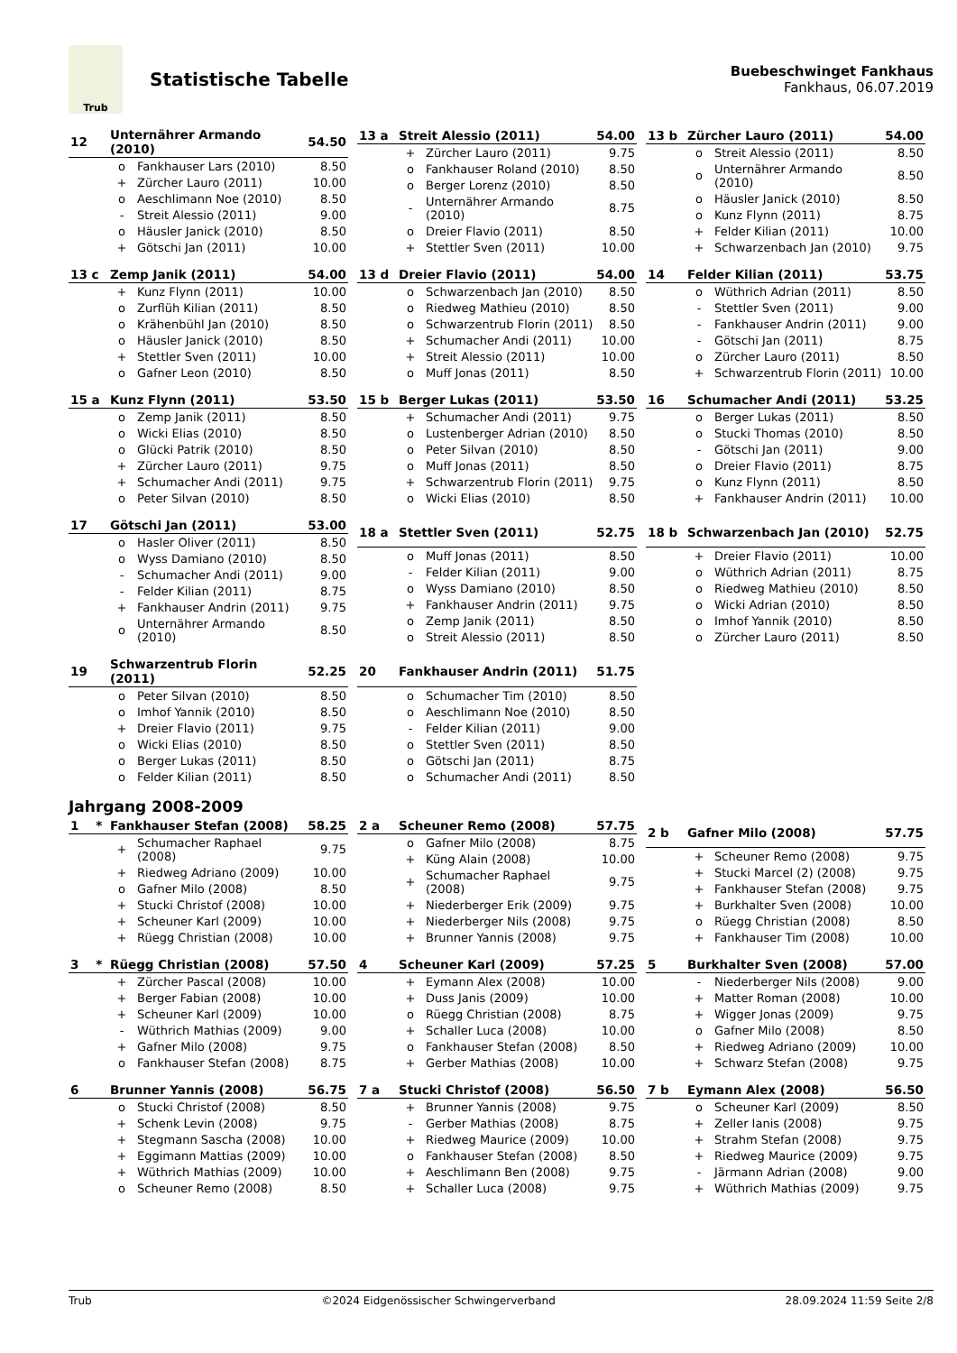Trub
Statistische Tabelle
Buebeschwinget Fankhaus
Fankhaus, 06.07.2019
| 12 | Unternährer Armando (2010) | | 54.50 |
| --- | --- | --- | --- |
| | o | Fankhauser Lars (2010) | 8.50 |
| | + | Zürcher Lauro (2011) | 10.00 |
| | o | Aeschlimann Noe (2010) | 8.50 |
| | - | Streit Alessio (2011) | 9.00 |
| | o | Häusler Janick (2010) | 8.50 |
| | + | Götschi Jan (2011) | 10.00 |
| 13 a | Streit Alessio (2011) | | 54.00 |
| --- | --- | --- | --- |
| | + | Zürcher Lauro (2011) | 9.75 |
| | o | Fankhauser Roland (2010) | 8.50 |
| | o | Berger Lorenz (2010) | 8.50 |
| | - | Unternährer Armando (2010) | 8.75 |
| | o | Dreier Flavio (2011) | 8.50 |
| | + | Stettler Sven (2011) | 10.00 |
| 13 b | Zürcher Lauro (2011) | | 54.00 |
| --- | --- | --- | --- |
| | o | Streit Alessio (2011) | 8.50 |
| | o | Unternährer Armando (2010) | 8.50 |
| | o | Häusler Janick (2010) | 8.50 |
| | o | Kunz Flynn (2011) | 8.75 |
| | + | Felder Kilian (2011) | 10.00 |
| | + | Schwarzenbach Jan (2010) | 9.75 |
| 13 c | Zemp Janik (2011) | | 54.00 |
| --- | --- | --- | --- |
| | + | Kunz Flynn (2011) | 10.00 |
| | o | Zurflüh Kilian (2011) | 8.50 |
| | o | Krähenbühl Jan (2010) | 8.50 |
| | o | Häusler Janick (2010) | 8.50 |
| | + | Stettler Sven (2011) | 10.00 |
| | o | Gafner Leon (2010) | 8.50 |
| 13 d | Dreier Flavio (2011) | | 54.00 |
| --- | --- | --- | --- |
| | o | Schwarzenbach Jan (2010) | 8.50 |
| | o | Riedweg Mathieu (2010) | 8.50 |
| | o | Schwarzentrub Florin (2011) | 8.50 |
| | + | Schumacher Andi (2011) | 10.00 |
| | + | Streit Alessio (2011) | 10.00 |
| | o | Muff Jonas (2011) | 8.50 |
| 14 | Felder Kilian (2011) | | 53.75 |
| --- | --- | --- | --- |
| | o | Wüthrich Adrian (2011) | 8.50 |
| | - | Stettler Sven (2011) | 9.00 |
| | - | Fankhauser Andrin (2011) | 9.00 |
| | - | Götschi Jan (2011) | 8.75 |
| | o | Zürcher Lauro (2011) | 8.50 |
| | + | Schwarzentrub Florin (2011) | 10.00 |
| 15 a | Kunz Flynn (2011) | | 53.50 |
| --- | --- | --- | --- |
| | o | Zemp Janik (2011) | 8.50 |
| | o | Wicki Elias (2010) | 8.50 |
| | o | Glücki Patrik (2010) | 8.50 |
| | + | Zürcher Lauro (2011) | 9.75 |
| | + | Schumacher Andi (2011) | 9.75 |
| | o | Peter Silvan (2010) | 8.50 |
| 15 b | Berger Lukas (2011) | | 53.50 |
| --- | --- | --- | --- |
| | + | Schumacher Andi (2011) | 9.75 |
| | o | Lustenberger Adrian (2010) | 8.50 |
| | o | Peter Silvan (2010) | 8.50 |
| | o | Muff Jonas (2011) | 8.50 |
| | + | Schwarzentrub Florin (2011) | 9.75 |
| | o | Wicki Elias (2010) | 8.50 |
| 16 | Schumacher Andi (2011) | | 53.25 |
| --- | --- | --- | --- |
| | o | Berger Lukas (2011) | 8.50 |
| | o | Stucki Thomas (2010) | 8.50 |
| | - | Götschi Jan (2011) | 9.00 |
| | o | Dreier Flavio (2011) | 8.75 |
| | o | Kunz Flynn (2011) | 8.50 |
| | + | Fankhauser Andrin (2011) | 10.00 |
| 17 | Götschi Jan (2011) | | 53.00 |
| --- | --- | --- | --- |
| | o | Hasler Oliver (2011) | 8.50 |
| | o | Wyss Damiano (2010) | 8.50 |
| | - | Schumacher Andi (2011) | 9.00 |
| | - | Felder Kilian (2011) | 8.75 |
| | + | Fankhauser Andrin (2011) | 9.75 |
| | o | Unternährer Armando (2010) | 8.50 |
| 18 a | Stettler Sven (2011) | | 52.75 |
| --- | --- | --- | --- |
| | o | Muff Jonas (2011) | 8.50 |
| | - | Felder Kilian (2011) | 9.00 |
| | o | Wyss Damiano (2010) | 8.50 |
| | + | Fankhauser Andrin (2011) | 9.75 |
| | o | Zemp Janik (2011) | 8.50 |
| | o | Streit Alessio (2011) | 8.50 |
| 18 b | Schwarzenbach Jan (2010) | | 52.75 |
| --- | --- | --- | --- |
| | + | Dreier Flavio (2011) | 10.00 |
| | o | Wüthrich Adrian (2011) | 8.75 |
| | o | Riedweg Mathieu (2010) | 8.50 |
| | o | Wicki Adrian (2010) | 8.50 |
| | o | Imhof Yannik (2010) | 8.50 |
| | o | Zürcher Lauro (2011) | 8.50 |
| 19 | Schwarzentrub Florin (2011) | | 52.25 |
| --- | --- | --- | --- |
| | o | Peter Silvan (2010) | 8.50 |
| | o | Imhof Yannik (2010) | 8.50 |
| | + | Dreier Flavio (2011) | 9.75 |
| | o | Wicki Elias (2010) | 8.50 |
| | o | Berger Lukas (2011) | 8.50 |
| | o | Felder Kilian (2011) | 8.50 |
| 20 | Fankhauser Andrin (2011) | | 51.75 |
| --- | --- | --- | --- |
| | o | Schumacher Tim (2010) | 8.50 |
| | o | Aeschlimann Noe (2010) | 8.50 |
| | - | Felder Kilian (2011) | 9.00 |
| | o | Stettler Sven (2011) | 8.50 |
| | o | Götschi Jan (2011) | 8.75 |
| | o | Schumacher Andi (2011) | 8.50 |
Jahrgang 2008-2009
| 1 * | Fankhauser Stefan (2008) | | 58.25 |
| --- | --- | --- | --- |
| | + | Schumacher Raphael (2008) | 9.75 |
| | + | Riedweg Adriano (2009) | 10.00 |
| | o | Gafner Milo (2008) | 8.50 |
| | + | Stucki Christof (2008) | 10.00 |
| | + | Scheuner Karl (2009) | 10.00 |
| | + | Rüegg Christian (2008) | 10.00 |
| 2 a | Scheuner Remo (2008) | | 57.75 |
| --- | --- | --- | --- |
| | o | Gafner Milo (2008) | 8.75 |
| | + | Küng Alain (2008) | 10.00 |
| | + | Schumacher Raphael (2008) | 9.75 |
| | + | Niederberger Erik (2009) | 9.75 |
| | + | Niederberger Nils (2008) | 9.75 |
| | + | Brunner Yannis (2008) | 9.75 |
| 2 b | Gafner Milo (2008) | | 57.75 |
| --- | --- | --- | --- |
| | + | Scheuner Remo (2008) | 9.75 |
| | + | Stucki Marcel (2) (2008) | 9.75 |
| | + | Fankhauser Stefan (2008) | 9.75 |
| | + | Burkhalter Sven (2008) | 10.00 |
| | o | Rüegg Christian (2008) | 8.50 |
| | + | Fankhauser Tim (2008) | 10.00 |
| 3 * | Rüegg Christian (2008) | | 57.50 |
| --- | --- | --- | --- |
| | + | Zürcher Pascal (2008) | 10.00 |
| | + | Berger Fabian (2008) | 10.00 |
| | + | Scheuner Karl (2009) | 10.00 |
| | - | Wüthrich Mathias (2009) | 9.00 |
| | + | Gafner Milo (2008) | 9.75 |
| | o | Fankhauser Stefan (2008) | 8.75 |
| 4 | Scheuner Karl (2009) | | 57.25 |
| --- | --- | --- | --- |
| | + | Eymann Alex (2008) | 10.00 |
| | + | Duss Janis (2009) | 10.00 |
| | o | Rüegg Christian (2008) | 8.75 |
| | + | Schaller Luca (2008) | 10.00 |
| | o | Fankhauser Stefan (2008) | 8.50 |
| | + | Gerber Mathias (2008) | 10.00 |
| 5 | Burkhalter Sven (2008) | | 57.00 |
| --- | --- | --- | --- |
| | - | Niederberger Nils (2008) | 9.00 |
| | + | Matter Roman (2008) | 10.00 |
| | + | Wigger Jonas (2009) | 9.75 |
| | o | Gafner Milo (2008) | 8.50 |
| | + | Riedweg Adriano (2009) | 10.00 |
| | + | Schwarz Stefan (2008) | 9.75 |
| 6 | Brunner Yannis (2008) | | 56.75 |
| --- | --- | --- | --- |
| | o | Stucki Christof (2008) | 8.50 |
| | + | Schenk Levin (2008) | 9.75 |
| | + | Stegmann Sascha (2008) | 10.00 |
| | + | Eggimann Mattias (2009) | 10.00 |
| | + | Wüthrich Mathias (2009) | 10.00 |
| | o | Scheuner Remo (2008) | 8.50 |
| 7 a | Stucki Christof (2008) | | 56.50 |
| --- | --- | --- | --- |
| | + | Brunner Yannis (2008) | 9.75 |
| | - | Gerber Mathias (2008) | 8.75 |
| | + | Riedweg Maurice (2009) | 10.00 |
| | o | Fankhauser Stefan (2008) | 8.50 |
| | + | Aeschlimann Ben (2008) | 9.75 |
| | + | Schaller Luca (2008) | 9.75 |
| 7 b | Eymann Alex (2008) | | 56.50 |
| --- | --- | --- | --- |
| | o | Scheuner Karl (2009) | 8.50 |
| | + | Zeller Ianis (2008) | 9.75 |
| | + | Strahm Stefan (2008) | 9.75 |
| | + | Riedweg Maurice (2009) | 9.75 |
| | - | Järmann Adrian (2008) | 9.00 |
| | + | Wüthrich Mathias (2009) | 9.75 |
Trub ©2024 Eidgenössischer Schwingerverband 28.09.2024 11:59 Seite 2/8